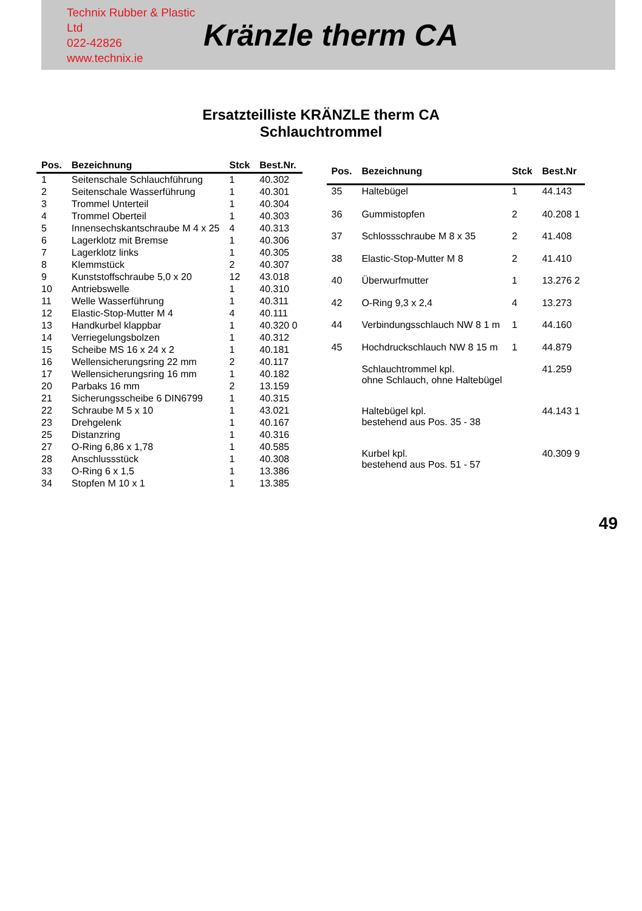Technix Rubber & Plastic Ltd
022-42826
www.technix.ie
Kränzle therm CA
Ersatzteilliste KRÄNZLE therm CA
Schlauchtrommel
| Pos. | Bezeichnung | Stck | Best.Nr. |
| --- | --- | --- | --- |
| 1 | Seitenschale Schlauchführung | 1 | 40.302 |
| 2 | Seitenschale Wasserführung | 1 | 40.301 |
| 3 | Trommel Unterteil | 1 | 40.304 |
| 4 | Trommel Oberteil | 1 | 40.303 |
| 5 | Innensechskantschraube M 4 x 25 | 4 | 40.313 |
| 6 | Lagerklotz mit Bremse | 1 | 40.306 |
| 7 | Lagerklotz links | 1 | 40.305 |
| 8 | Klemmstück | 2 | 40.307 |
| 9 | Kunststoffschraube 5,0 x 20 | 12 | 43.018 |
| 10 | Antriebswelle | 1 | 40.310 |
| 11 | Welle Wasserführung | 1 | 40.311 |
| 12 | Elastic-Stop-Mutter M 4 | 4 | 40.111 |
| 13 | Handkurbel klappbar | 1 | 40.320 0 |
| 14 | Verriegelungsbolzen | 1 | 40.312 |
| 15 | Scheibe MS 16 x 24 x 2 | 1 | 40.181 |
| 16 | Wellensicherungsring 22 mm | 2 | 40.117 |
| 17 | Wellensicherungsring 16 mm | 1 | 40.182 |
| 20 | Parbaks 16 mm | 2 | 13.159 |
| 21 | Sicherungsscheibe 6 DIN6799 | 1 | 40.315 |
| 22 | Schraube M 5 x 10 | 1 | 43.021 |
| 23 | Drehgelenk | 1 | 40.167 |
| 25 | Distanzring | 1 | 40.316 |
| 27 | O-Ring 6,86 x 1,78 | 1 | 40.585 |
| 28 | Anschlussstück | 1 | 40.308 |
| 33 | O-Ring 6 x 1,5 | 1 | 13.386 |
| 34 | Stopfen M 10 x 1 | 1 | 13.385 |
| Pos. | Bezeichnung | Stck | Best.Nr |
| --- | --- | --- | --- |
| 35 | Haltebügel | 1 | 44.143 |
| 36 | Gummistopfen | 2 | 40.208 1 |
| 37 | Schlossschraube M 8 x 35 | 2 | 41.408 |
| 38 | Elastic-Stop-Mutter M 8 | 2 | 41.410 |
| 40 | Überwurfmutter | 1 | 13.276 2 |
| 42 | O-Ring 9,3 x 2,4 | 4 | 13.273 |
| 44 | Verbindungsschlauch NW 8 1 m | 1 | 44.160 |
| 45 | Hochdruckschlauch NW 8 15 m | 1 | 44.879 |
| | Schlauchtrommel kpl. ohne Schlauch, ohne Haltebügel | | 41.259 |
| | Haltebügel kpl. bestehend aus Pos. 35 - 38 | | 44.143 1 |
| | Kurbel kpl. bestehend aus Pos. 51 - 57 | | 40.309 9 |
49